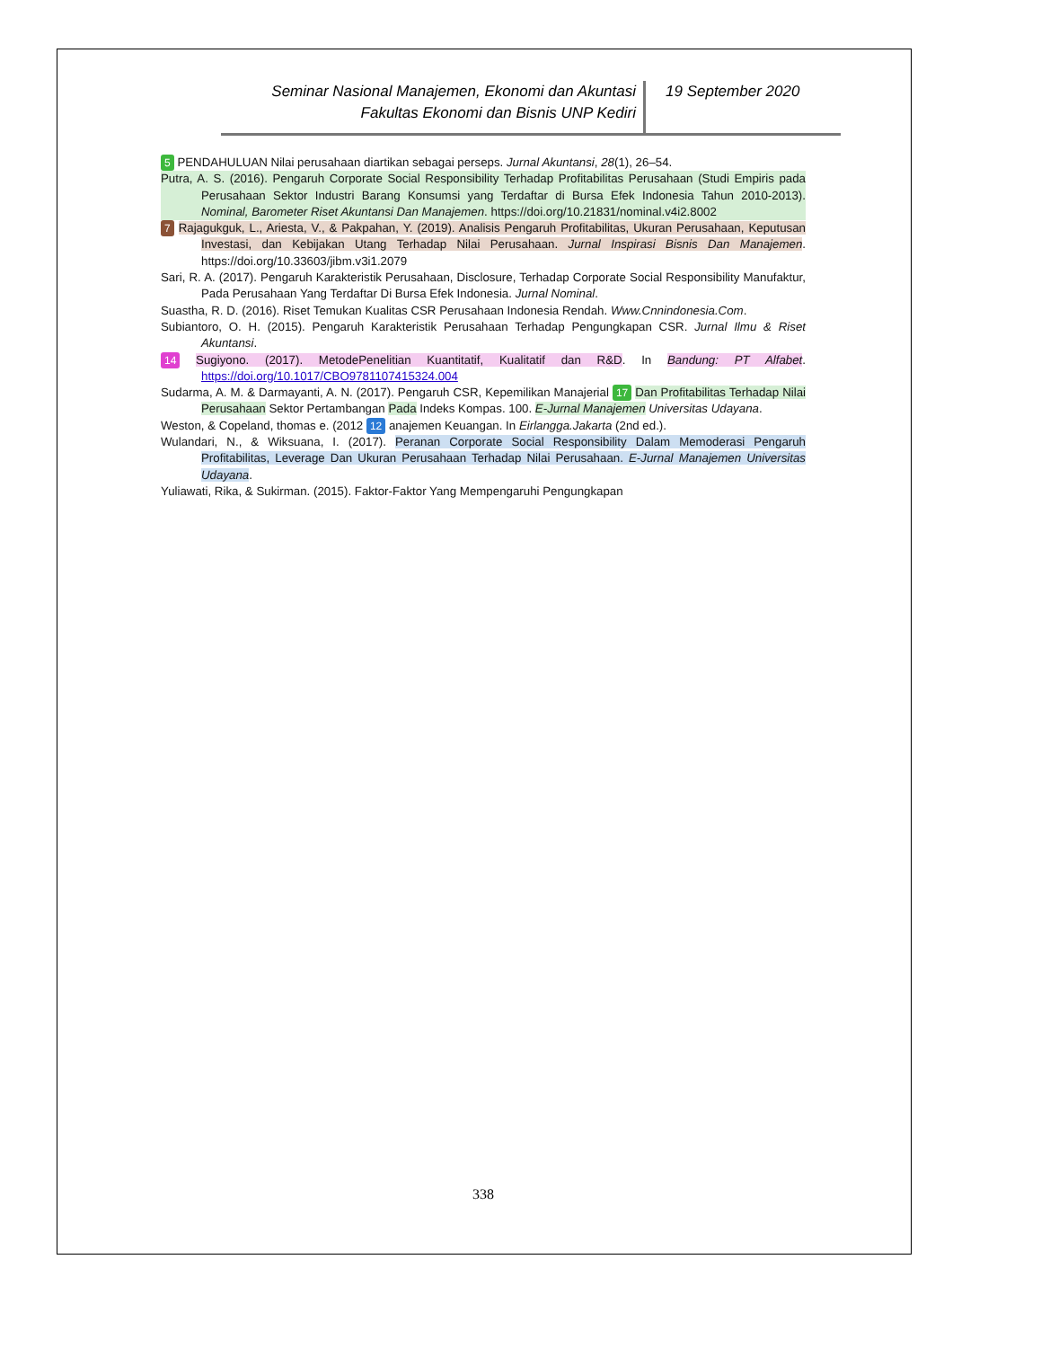Seminar Nasional Manajemen, Ekonomi dan Akuntasi
Fakultas Ekonomi dan Bisnis UNP Kediri
19 September 2020
5 PENDAHULUAN Nilai perusahaan diartikan sebagai perseps. Jurnal Akuntansi, 28(1), 26–54.
Putra, A. S. (2016). Pengaruh Corporate Social Responsibility Terhadap Profitabilitas Perusahaan (Studi Empiris pada Perusahaan Sektor Industri Barang Konsumsi yang Terdaftar di Bursa Efek Indonesia Tahun 2010-2013). Nominal, Barometer Riset Akuntansi Dan Manajemen. https://doi.org/10.21831/nominal.v4i2.8002
7 Rajagukguk, L., Ariesta, V., & Pakpahan, Y. (2019). Analisis Pengaruh Profitabilitas, Ukuran Perusahaan, Keputusan Investasi, dan Kebijakan Utang Terhadap Nilai Perusahaan. Jurnal Inspirasi Bisnis Dan Manajemen. https://doi.org/10.33603/jibm.v3i1.2079
Sari, R. A. (2017). Pengaruh Karakteristik Perusahaan, Disclosure, Terhadap Corporate Social Responsibility Manufaktur, Pada Perusahaan Yang Terdaftar Di Bursa Efek Indonesia. Jurnal Nominal.
Suastha, R. D. (2016). Riset Temukan Kualitas CSR Perusahaan Indonesia Rendah. Www.Cnnindonesia.Com.
Subiantoro, O. H. (2015). Pengaruh Karakteristik Perusahaan Terhadap Pengungkapan CSR. Jurnal Ilmu & Riset Akuntansi.
14 Sugiyono. (2017). MetodePenelitian Kuantitatif, Kualitatif dan R&D. In Bandung: PT Alfabet. https://doi.org/10.1017/CBO9781107415324.004
Sudarma, A. M. & Darmayanti, A. N. (2017). Pengaruh CSR, Kepemilikan Manajerial 17 Dan Profitabilitas Terhadap Nilai Perusahaan Sektor Pertambangan Pada Indeks Kompas. 100. E-Jurnal Manajemen Universitas Udayana.
Weston, & Copeland, thomas e. (2012 12 anajemen Keuangan. In Eirlangga.Jakarta (2nd ed.).
Wulandari, N., & Wiksuana, I. (2017). Peranan Corporate Social Responsibility Dalam Memoderasi Pengaruh Profitabilitas, Leverage Dan Ukuran Perusahaan Terhadap Nilai Perusahaan. E-Jurnal Manajemen Universitas Udayana.
Yuliawati, Rika, & Sukirman. (2015). Faktor-Faktor Yang Mempengaruhi Pengungkapan
338